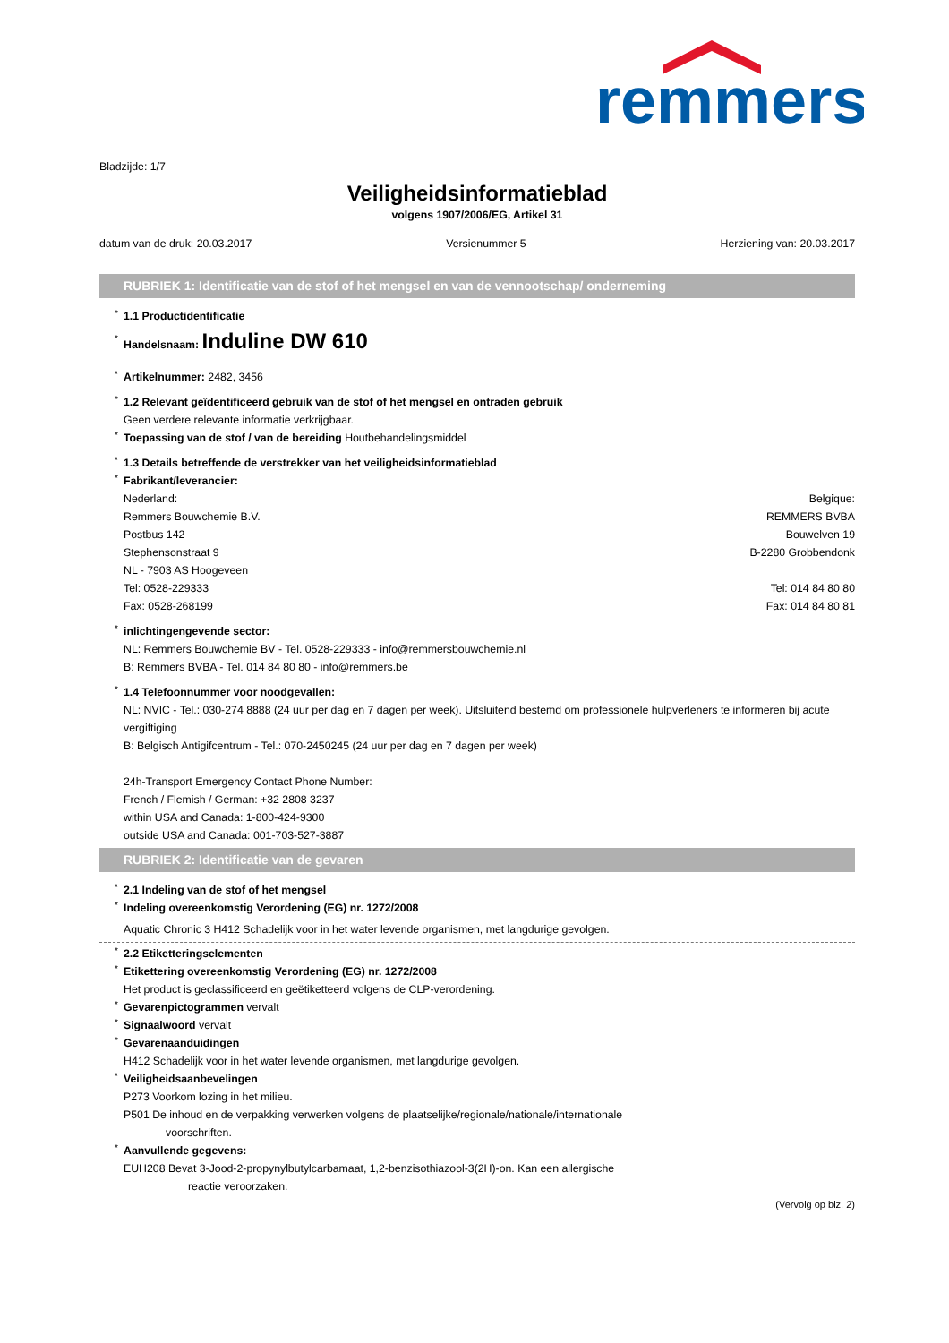remmers
Bladzijde: 1/7
Veiligheidsinformatieblad
volgens 1907/2006/EG, Artikel 31
datum van de druk: 20.03.2017 Versienummer 5 Herziening van: 20.03.2017
RUBRIEK 1: Identificatie van de stof of het mengsel en van de vennootschap/ onderneming
* 1.1 Productidentificatie
* Handelsnaam: Induline DW 610
* Artikelnummer: 2482, 3456
* 1.2 Relevant geïdentificeerd gebruik van de stof of het mengsel en ontraden gebruik
Geen verdere relevante informatie verkrijgbaar.
* Toepassing van de stof / van de bereiding Houtbehandelingsmiddel
* 1.3 Details betreffende de verstrekker van het veiligheidsinformatieblad
* Fabrikant/leverancier:
Nederland:
Remmers Bouwchemie B.V.
Postbus 142
Stephensonstraat 9
NL - 7903 AS Hoogeveen
Tel: 0528-229333
Fax: 0528-268199
Belgique:
REMMERS BVBA
Bouwelven 19
B-2280 Grobbendonk
Tel: 014 84 80 80
Fax: 014 84 80 81
* inlichtingengevende sector:
NL: Remmers Bouwchemie BV - Tel. 0528-229333 - info@remmersbouwchemie.nl
B: Remmers BVBA - Tel. 014 84 80 80 - info@remmers.be
* 1.4 Telefoonnummer voor noodgevallen:
NL: NVIC - Tel.: 030-274 8888 (24 uur per dag en 7 dagen per week). Uitsluitend bestemd om professionele hulpverleners te informeren bij acute vergiftiging
B: Belgisch Antigifcentrum - Tel.: 070-2450245 (24 uur per dag en 7 dagen per week)
24h-Transport Emergency Contact Phone Number:
French / Flemish / German: +32 2808 3237
within USA and Canada: 1-800-424-9300
outside USA and Canada: 001-703-527-3887
RUBRIEK 2: Identificatie van de gevaren
* 2.1 Indeling van de stof of het mengsel
* Indeling overeenkomstig Verordening (EG) nr. 1272/2008
Aquatic Chronic 3 H412 Schadelijk voor in het water levende organismen, met langdurige gevolgen.
* 2.2 Etiketteringselementen
* Etikettering overeenkomstig Verordening (EG) nr. 1272/2008
Het product is geclassificeerd en geëtiketteerd volgens de CLP-verordening.
* Gevarenpictogrammen vervalt
* Signaalwoord vervalt
* Gevarenaanduidingen
H412 Schadelijk voor in het water levende organismen, met langdurige gevolgen.
* Veiligheidsaanbevelingen
P273 Voorkom lozing in het milieu.
P501 De inhoud en de verpakking verwerken volgens de plaatselijke/regionale/nationale/internationale
voorschriften.
* Aanvullende gegevens:
EUH208 Bevat 3-Jood-2-propynylbutylcarbamaat, 1,2-benzisothiazool-3(2H)-on. Kan een allergische
reactie veroorzaken.
(Vervolg op blz. 2)